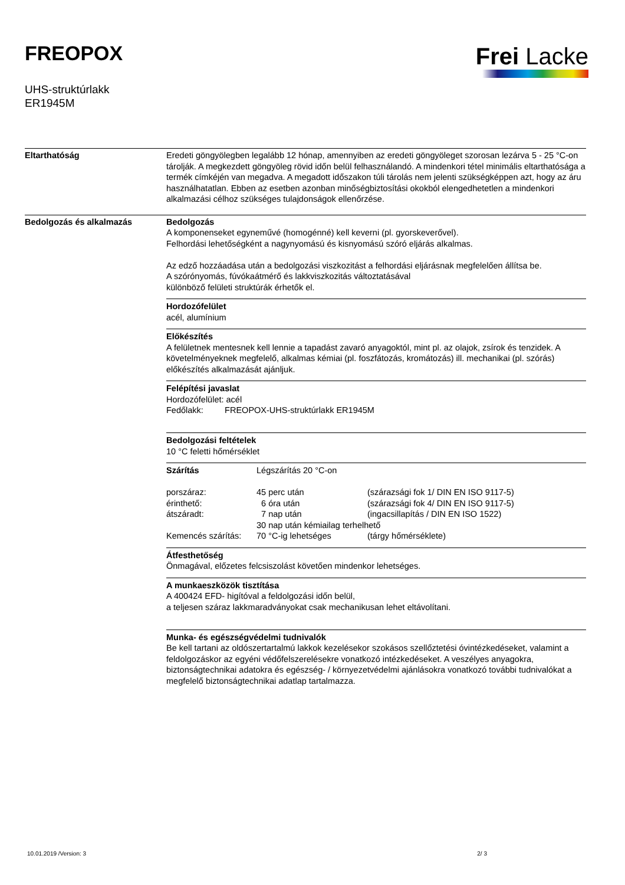FREOPOX
UHS-struktúrlakk
ER1945M
Frei Lacke
Eltarthatóság Eredeti göngyölegben legalább 12 hónap, amennyiben az eredeti göngyöleget szorosan lezárva 5 - 25 °C-on tárolják. A megkezdett göngyöleg rövid időn belül felhasználandó. A mindenkori tétel minimális eltarthatósága a termék címkéjén van megadva. A megadott időszakon túli tárolás nem jelenti szükségképpen azt, hogy az áru használhatatlan. Ebben az esetben azonban minőségbiztosítási okokból elengedhetetlen a mindenkori alkalmazási célhoz szükséges tulajdonságok ellenőrzése.
Bedolgozás és alkalmazás
Bedolgozás
A komponenseket egyneművé (homogénné) kell keverni (pl. gyorskeverővel).
Felhordási lehetőségként a nagynyomású és kisnyomású szóró eljárás alkalmas.
Az edző hozzáadása után a bedolgozási viszkozitást a felhordási eljárásnak megfelelően állítsa be.
A szórónyomás, fúvókaátmérő és lakkviszkozitás változtatásával
különböző felületi struktúrák érhetők el.
Hordozófelület
acél, alumínium
Előkészítés
A felületnek mentesnek kell lennie a tapadást zavaró anyagoktól, mint pl. az olajok, zsírok és tenzidek. A követelményeknek megfelelő, alkalmas kémiai (pl. foszfátozás, kromátozás) ill. mechanikai (pl. szórás) előkészítés alkalmazását ajánljuk.
Felépítési javaslat
Hordozófelület: acél
Fedőlakk: FREOPOX-UHS-struktúrlakk ER1945M
Bedolgozási feltételek
10 °C feletti hőmérséklet
| Szárítás | Légszárítás 20 °C-on | |
| porszáraz: | 45 perc után | (szárazsági fok 1/ DIN EN ISO 9117-5) |
| érinthető: | 6 óra után | (szárazsági fok 4/ DIN EN ISO 9117-5) |
| átszáradt: | 7 nap után | (ingacsillapítás / DIN EN ISO 1522) |
| | 30 nap után kémiailag terhelhető | |
| Kemencés szárítás: | 70 °C-ig lehetséges | (tárgy hőmérséklete) |
Átfesthetőség
Önmagával, előzetes felcsiszolást követően mindenkor lehetséges.
A munkaeszközök tisztítása
A 400424 EFD- higítóval a feldolgozási időn belül,
a teljesen száraz lakkmaradványokat csak mechanikusan lehet eltávolítani.
Munka- és egészségvédelmi tudnivalók
Be kell tartani az oldószertartalmú lakkok kezelésekor szokásos szellőztetési óvintézkedéseket, valamint a feldolgozáskor az egyéni védőfelszerelésekre vonatkozó intézkedéseket. A veszélyes anyagokra, biztonságtechnikai adatokra és egészség- / környezetvédelmi ajánlásokra vonatkozó további tudnivalókat a megfelelő biztonságtechnikai adatlap tartalmazza.
10.01.2019 /Version: 3 2/ 3